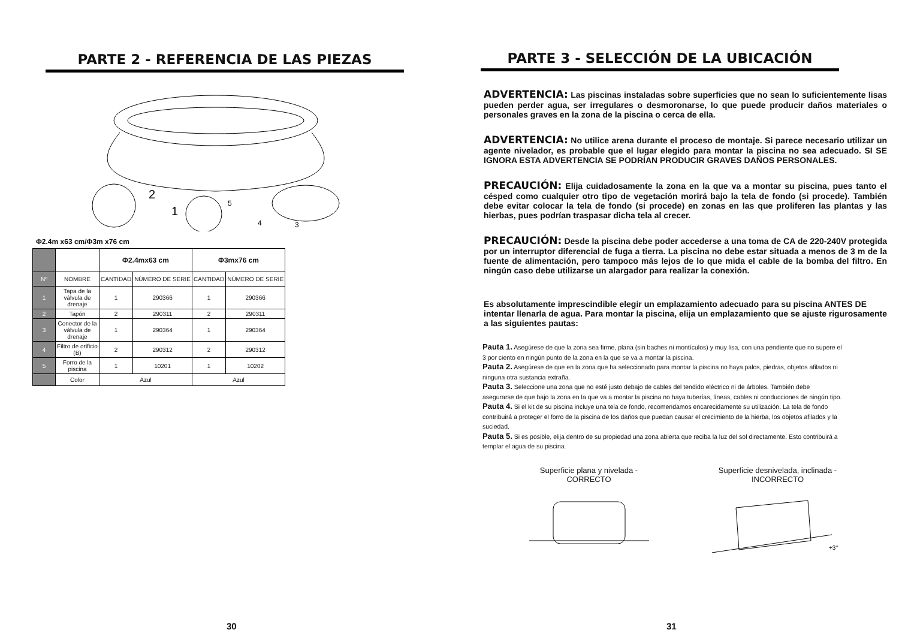PARTE 2 - REFERENCIA DE LAS PIEZAS
2
1
5
4
3
Φ2.4m x63 cm/Φ3m x76 cm
| | | Φ2.4mx63 cm | | Φ3mx76 cm | |
| Nº | NOMBRE | CANTIDAD | NÚMERO DE SERIE | CANTIDAD | NÚMERO DE SERIE |
| 1 | Tapa de la válvula de drenaje | 1 | 290366 | 1 | 290366 |
| 2 | Tapón | 2 | 290311 | 2 | 290311 |
| 3 | Conector de la válvula de drenaje | 1 | 290364 | 1 | 290364 |
| 4 | Filtro de orificio (B) | 2 | 290312 | 2 | 290312 |
| 5 | Forro de la piscina | 1 | 10201 | 1 | 10202 |
| | Color | Azul | | Azul | |
30
PARTE 3 - SELECCIÓN DE LA UBICACIÓN
ADVERTENCIA: Las piscinas instaladas sobre superficies que no sean lo suficientemente lisas pueden perder agua, ser irregulares o desmoronarse, lo que puede producir daños materiales o personales graves en la zona de la piscina o cerca de ella.
ADVERTENCIA: No utilice arena durante el proceso de montaje. Si parece necesario utilizar un agente nivelador, es probable que el lugar elegido para montar la piscina no sea adecuado. SI SE IGNORA ESTA ADVERTENCIA SE PODRÍAN PRODUCIR GRAVES DAÑOS PERSONALES.
PRECAUCIÓN: Elija cuidadosamente la zona en la que va a montar su piscina, pues tanto el césped como cualquier otro tipo de vegetación morirá bajo la tela de fondo (si procede). También debe evitar colocar la tela de fondo (si procede) en zonas en las que proliferen las plantas y las hierbas, pues podrían traspasar dicha tela al crecer.
PRECAUCIÓN: Desde la piscina debe poder accederse a una toma de CA de 220-240V protegida por un interruptor diferencial de fuga a tierra. La piscina no debe estar situada a menos de 3 m de la fuente de alimentación, pero tampoco más lejos de lo que mida el cable de la bomba del filtro. En ningún caso debe utilizarse un alargador para realizar la conexión.
Es absolutamente imprescindible elegir un emplazamiento adecuado para su piscina ANTES DE intentar llenarla de agua. Para montar la piscina, elija un emplazamiento que se ajuste rigurosamente a las siguientes pautas:
Pauta 1. Asegúrese de que la zona sea firme, plana (sin baches ni montículos) y muy lisa, con una pendiente que no supere el 3 por ciento en ningún punto de la zona en la que se va a montar la piscina.
Pauta 2. Asegúrese de que en la zona que ha seleccionado para montar la piscina no haya palos, piedras, objetos afilados ni ninguna otra sustancia extraña.
Pauta 3. Seleccione una zona que no esté justo debajo de cables del tendido eléctrico ni de árboles. También debe asegurarse de que bajo la zona en la que va a montar la piscina no haya tuberías, líneas, cables ni conducciones de ningún tipo.
Pauta 4. Si el kit de su piscina incluye una tela de fondo, recomendamos encarecidamente su utilización. La tela de fondo contribuirá a proteger el forro de la piscina de los daños que puedan causar el crecimiento de la hierba, los objetos afilados y la suciedad.
Pauta 5. Si es posible, elija dentro de su propiedad una zona abierta que reciba la luz del sol directamente. Esto contribuirá a templar el agua de su piscina.
Superficie plana y nivelada -
CORRECTO
Superficie desnivelada, inclinada -
INCORRECTO
+3°
31